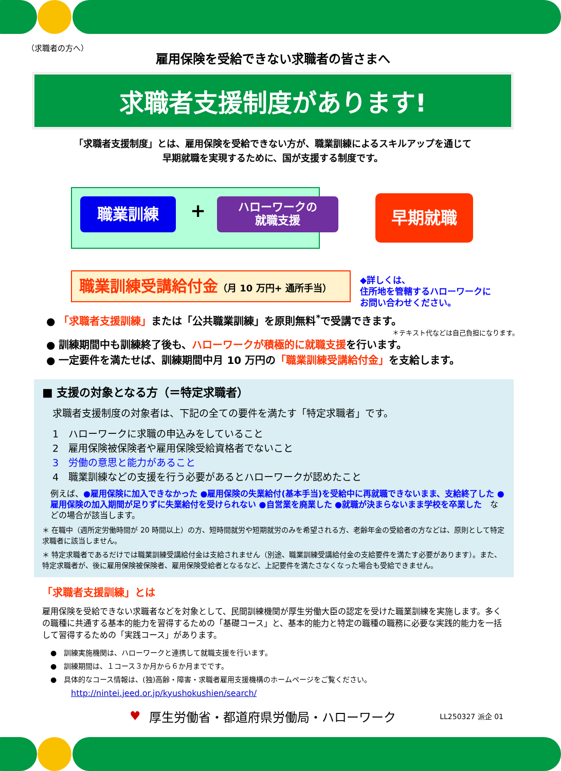（求職者の方へ）
雇用保険を受給できない求職者の皆さまへ
求職者支援制度があります!
「求職者支援制度」とは、雇用保険を受給できない方が、職業訓練によるスキルアップを通じて
早期就職を実現するために、国が支援する制度です。
職業訓練 +
ハローワークの
就職支援
早期就職
職業訓練受講給付金（月 10 万円+ 通所手当）
◆詳しくは、
住所地を管轄するハローワークに
お問い合わせください。
● 「求職者支援訓練」または「公共職業訓練」を原則無料<sup>*</sup>で受講できます。
＊テキスト代などは自己負担になります。
● 訓練期間中も訓練終了後も、ハローワークが積極的に就職支援を行います。
● 一定要件を満たせば、訓練期間中月 10 万円の「職業訓練受講給付金」を支給します。
■ 支援の対象となる方（＝特定求職者）
求職者支援制度の対象者は、下記の全ての要件を満たす「特定求職者」です。
1　ハローワークに求職の申込みをしていること
2　雇用保険被保険者や雇用保険受給資格者でないこと
3　労働の意思と能力があること
4　職業訓練などの支援を行う必要があるとハローワークが認めたこと
例えば、●雇用保険に加入できなかった ●雇用保険の失業給付(基本手当)を受給中に再就職できないまま、支給終了した ●雇用保険の加入期間が足りずに失業給付を受けられない ●自営業を廃業した ●就職が決まらないまま学校を卒業した　などの場合が該当します。
＊ 在職中（週所定労働時間が 20 時間以上）の方、短時間就労や短期就労のみを希望される方、老齢年金の受給者の方などは、原則として特定求職者に該当しません。
＊ 特定求職者であるだけでは職業訓練受講給付金は支給されません（別途、職業訓練受講給付金の支給要件を満たす必要があります）。また、特定求職者が、後に雇用保険被保険者、雇用保険受給者となるなど、上記要件を満たさなくなった場合も受給できません。
「求職者支援訓練」とは
雇用保険を受給できない求職者などを対象として、民間訓練機関が厚生労働大臣の認定を受けた職業訓練を実施します。多くの職種に共通する基本的能力を習得するための「基礎コース」と、基本的能力と特定の職種の職務に必要な実践的能力を一括して習得するための「実践コース」があります。
●　訓練実施機関は、ハローワークと連携して就職支援を行います。
●　訓練期間は、１コース３か月から６か月までです。
●　具体的なコース情報は、(独)高齢・障害・求職者雇用支援機構のホームページをご覧ください。
http://nintei.jeed.or.jp/kyushokushien/search/
♥ 厚生労働省・都道府県労働局・ハローワーク LL250327 派企 01